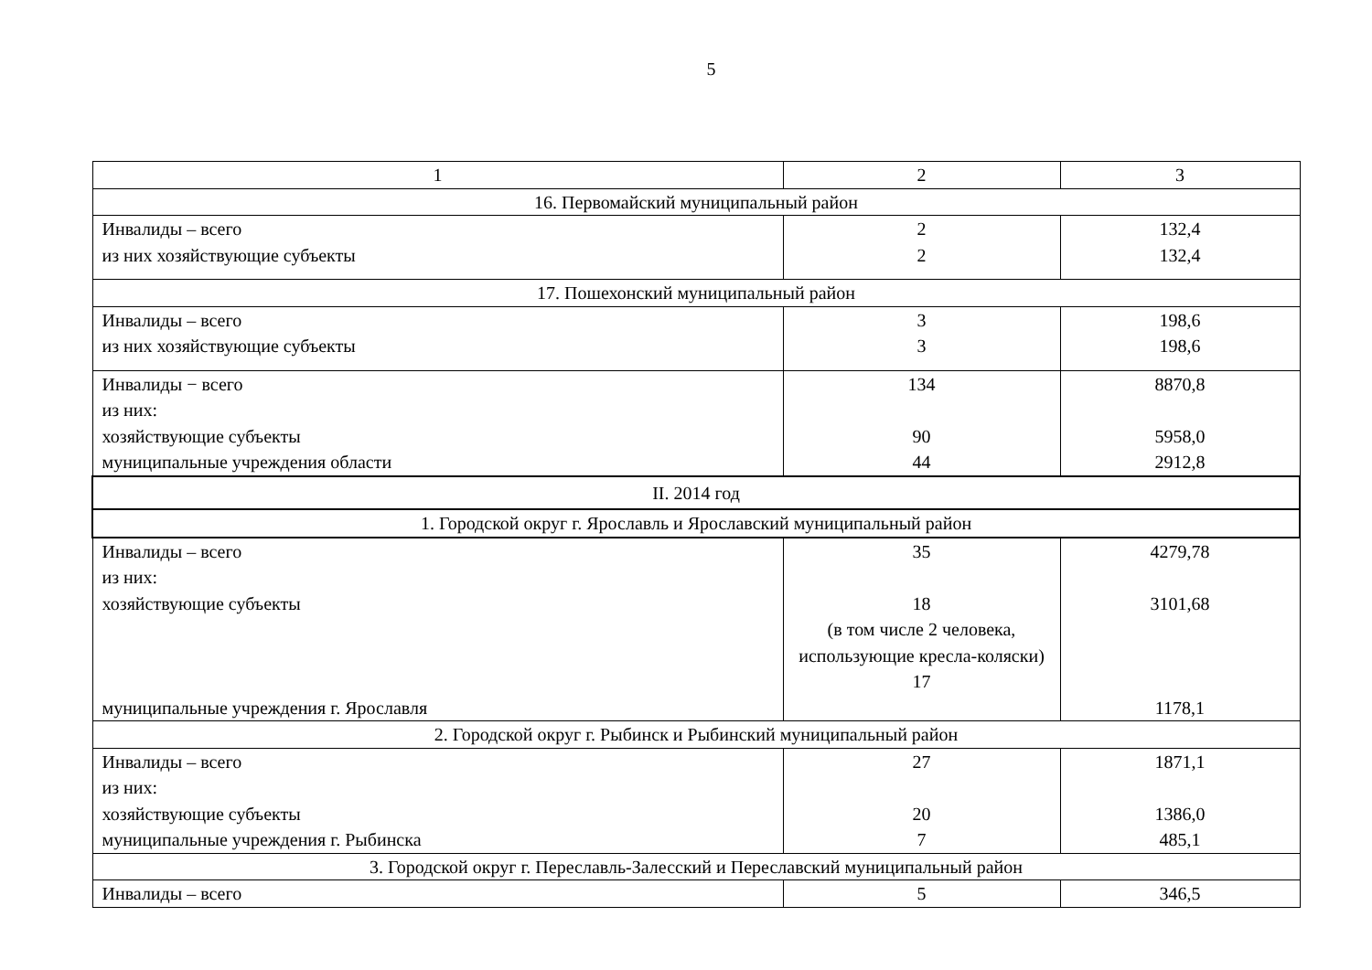5
| 1 | 2 | 3 |
| 16. Первомайский муниципальный район | | |
| Инвалиды – всего из них хозяйствующие субъекты | 2 2 | 132,4 132,4 |
| 17. Пошехонский муниципальный район | | |
| Инвалиды – всего из них хозяйствующие субъекты | 3 3 | 198,6 198,6 |
| Инвалиды − всего из них: хозяйствующие субъекты муниципальные учреждения области | 134 90 44 | 8870,8 5958,0 2912,8 |
| II. 2014 год | | |
| 1. Городской округ г. Ярославль и Ярославский муниципальный район | | |
| Инвалиды – всего из них: хозяйствующие субъекты муниципальные учреждения г. Ярославля | 35 18 (в том числе 2 человека, использующие кресла-коляски) 17 | 4279,78 3101,68 1178,1 |
| 2. Городской округ г. Рыбинск и Рыбинский муниципальный район | | |
| Инвалиды – всего из них: хозяйствующие субъекты муниципальные учреждения г. Рыбинска | 27 20 7 | 1871,1 1386,0 485,1 |
| 3. Городской округ г. Переславль-Залесский и Переславский муниципальный район | | |
| Инвалиды – всего | 5 | 346,5 |